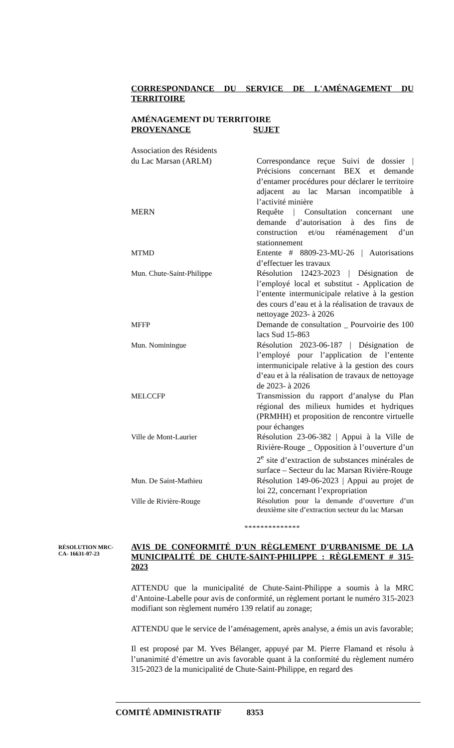CORRESPONDANCE DU SERVICE DE L'AMÉNAGEMENT DU TERRITOIRE
AMÉNAGEMENT DU TERRITOIRE
PROVENANCE SUJET
| Association des Résidents du Lac Marsan (ARLM) | Correspondance reçue Suivi de dossier / Précisions concernant BEX et demande d’entamer procédures pour déclarer le territoire adjacent au lac Marsan incompatible à l’activité minière |
| MERN | Requête / Consultation concernant une demande d’autorisation à des fins de construction et/ou réaménagement d’un stationnement |
| MTMD | Entente # 8809-23-MU-26 / Autorisations d’effectuer les travaux |
| Mun. Chute-Saint-Philippe | Résolution 12423-2023 / Désignation de l’employé local et substitut - Application de l’entente intermunicipale relative à la gestion des cours d’eau et à la réalisation de travaux de nettoyage 2023- à 2026 |
| MFFP | Demande de consultation _ Pourvoirie des 100 lacs Sud 15-863 |
| Mun. Nominingue | Résolution 2023-06-187 / Désignation de l’employé pour l’application de l’entente intermunicipale relative à la gestion des cours d’eau et à la réalisation de travaux de nettoyage de 2023- à 2026 |
| MELCCFP | Transmission du rapport d’analyse du Plan régional des milieux humides et hydriques (PRMHH) et proposition de rencontre virtuelle pour échanges |
| Ville de Mont-Laurier | Résolution 23-06-382 / Appui à la Ville de Rivière-Rouge _ Opposition à l’ouverture d’un 2<sup>e</sup> site d’extraction de substances minérales de surface – Secteur du lac Marsan Rivière-Rouge |
| Mun. De Saint-Mathieu | Résolution 149-06-2023 / Appui au projet de loi 22, concernant l’expropriation |
| Ville de Rivière-Rouge | Résolution pour la demande d’ouverture d’un deuxième site d’extraction secteur du lac Marsan |
**************
RÉSOLUTION MRC-
CA- 16631-07-23
AVIS DE CONFORMITÉ D'UN RÈGLEMENT D'URBANISME DE LA MUNICIPALITÉ DE CHUTE-SAINT-PHILIPPE : RÈGLEMENT # 315-2023
ATTENDU que la municipalité de Chute-Saint-Philippe a soumis à la MRC d’Antoine-Labelle pour avis de conformité, un règlement portant le numéro 315-2023 modifiant son règlement numéro 139 relatif au zonage;
ATTENDU que le service de l’aménagement, après analyse, a émis un avis favorable;
Il est proposé par M. Yves Bélanger, appuyé par M. Pierre Flamand et résolu à l’unanimité d’émettre un avis favorable quant à la conformité du règlement numéro 315-2023 de la municipalité de Chute-Saint-Philippe, en regard des
COMITÉ ADMINISTRATIF 8353